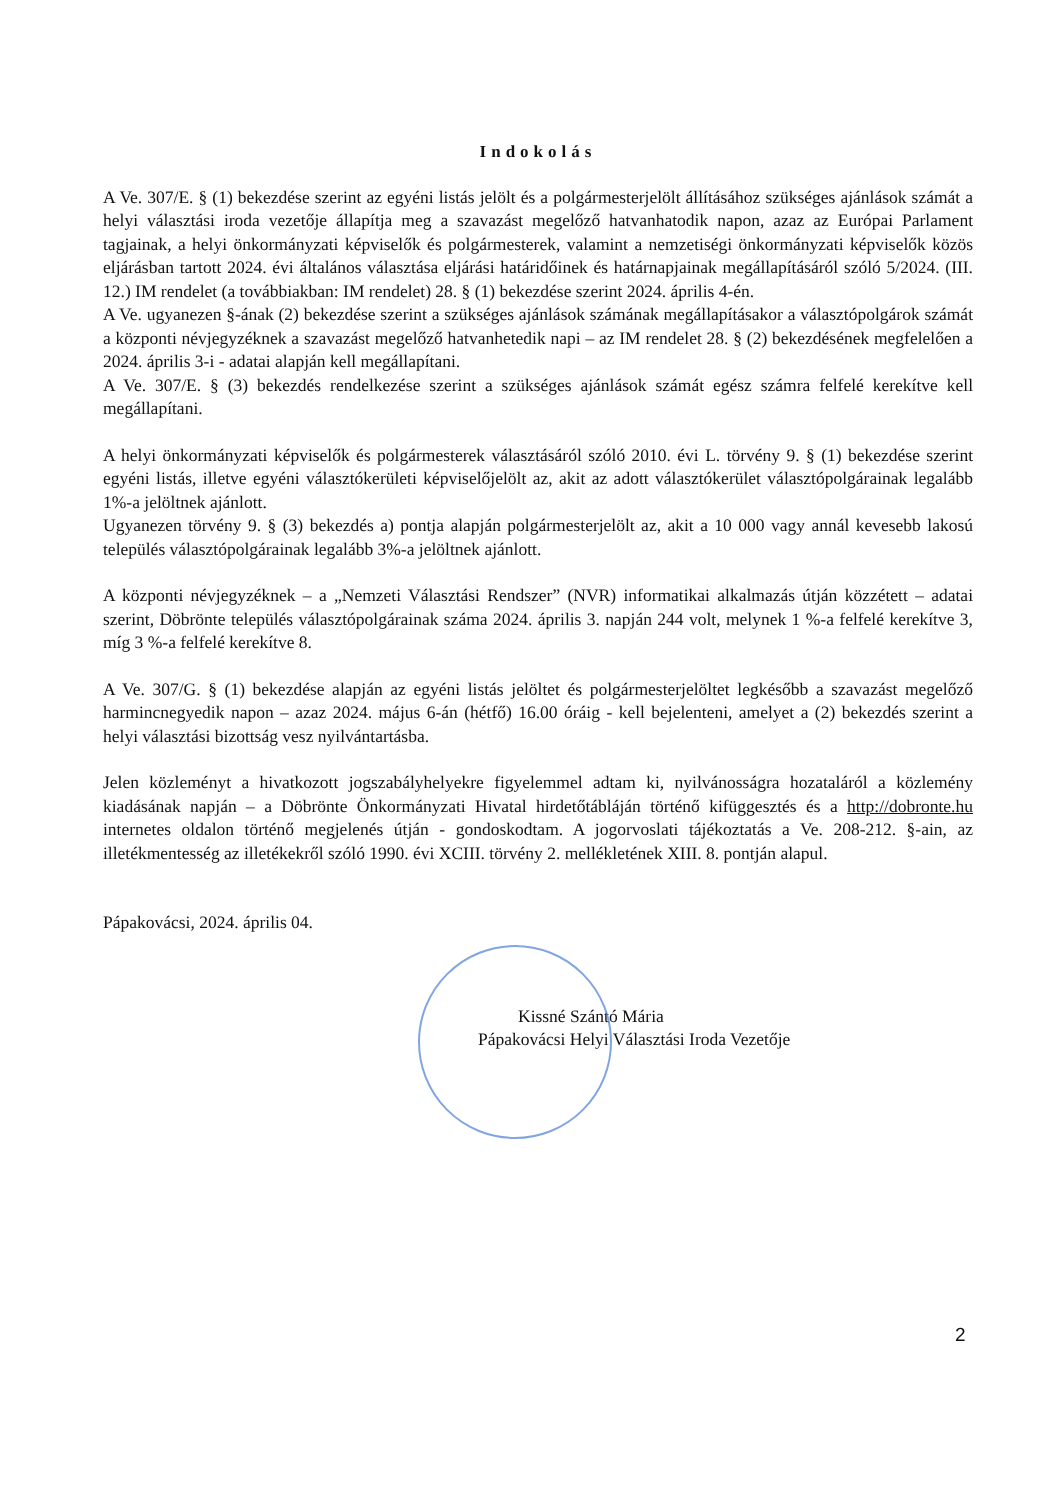Indokolás
A Ve. 307/E. § (1) bekezdése szerint az egyéni listás jelölt és a polgármesterjelölt állításához szükséges ajánlások számát a helyi választási iroda vezetője állapítja meg a szavazást megelőző hatvanhatodik napon, azaz az Európai Parlament tagjainak, a helyi önkormányzati képviselők és polgármesterek, valamint a nemzetiségi önkormányzati képviselők közös eljárásban tartott 2024. évi általános választása eljárási határidőinek és határnapjainak megállapításáról szóló 5/2024. (III. 12.) IM rendelet (a továbbiakban: IM rendelet) 28. § (1) bekezdése szerint 2024. április 4-én.
A Ve. ugyanezen §-ának (2) bekezdése szerint a szükséges ajánlások számának megállapításakor a választópolgárok számát a központi névjegyzéknek a szavazást megelőző hatvanhetedik napi – az IM rendelet 28. § (2) bekezdésének megfelelően a 2024. április 3-i - adatai alapján kell megállapítani.
A Ve. 307/E. § (3) bekezdés rendelkezése szerint a szükséges ajánlások számát egész számra felfelé kerekítve kell megállapítani.
A helyi önkormányzati képviselők és polgármesterek választásáról szóló 2010. évi L. törvény 9. § (1) bekezdése szerint egyéni listás, illetve egyéni választókerületi képviselőjelölt az, akit az adott választókerület választópolgárainak legalább 1%-a jelöltnek ajánlott.
Ugyanezen törvény 9. § (3) bekezdés a) pontja alapján polgármesterjelölt az, akit a 10 000 vagy annál kevesebb lakosú település választópolgárainak legalább 3%-a jelöltnek ajánlott.
A központi névjegyzéknek – a „Nemzeti Választási Rendszer” (NVR) informatikai alkalmazás útján közzétett – adatai szerint, Döbrönte település választópolgárainak száma 2024. április 3. napján 244 volt, melynek 1 %-a felfelé kerekítve 3, míg 3 %-a felfelé kerekítve 8.
A Ve. 307/G. § (1) bekezdése alapján az egyéni listás jelöltet és polgármesterjelöltet legkésőbb a szavazást megelőző harmincnegyedik napon – azaz 2024. május 6-án (hétfő) 16.00 óráig - kell bejelenteni, amelyet a (2) bekezdés szerint a helyi választási bizottság vesz nyilvántartásba.
Jelen közleményt a hivatkozott jogszabályhelyekre figyelemmel adtam ki, nyilvánosságra hozataláról a közlemény kiadásának napján – a Döbrönte Önkormányzati Hivatal hirdetőtábláján történő kifüggesztés és a http://dobronte.hu internetes oldalon történő megjelenés útján - gondoskodtam. A jogorvoslati tájékoztatás a Ve. 208-212. §-ain, az illetékmentesség az illetékekről szóló 1990. évi XCIII. törvény 2. mellékletének XIII. 8. pontján alapul.
Pápakovácsi, 2024. április 04.
Kissné Szántó Mária
Pápakovácsi Helyi Választási Iroda Vezetője
2